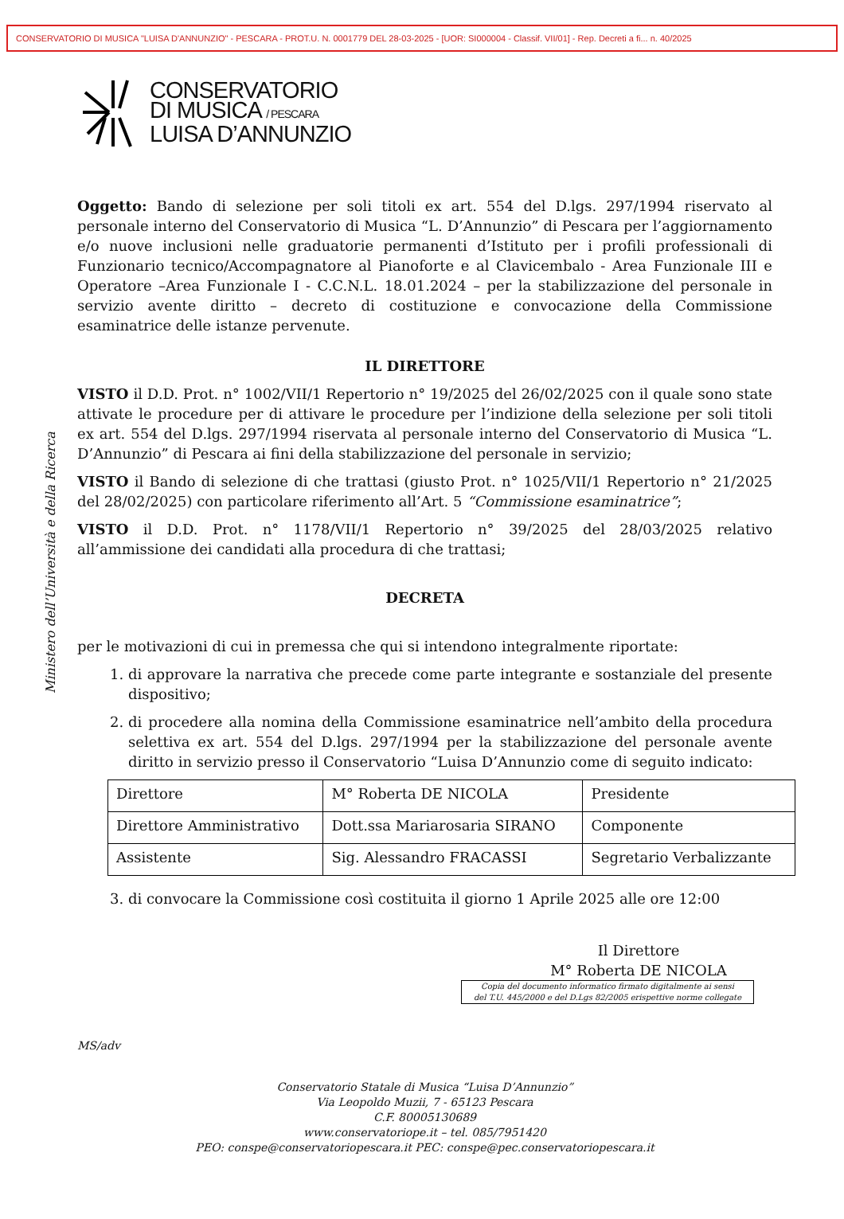CONSERVATORIO DI MUSICA "LUISA D'ANNUNZIO" - PESCARA - PROT.U. N. 0001779 DEL 28-03-2025 - [UOR: SI000004 - Classif. VII/01] - Rep. Decreti a fi... n. 40/2025
CONSERVATORIO
DI MUSICA / PESCARA
LUISA D’ANNUNZIO
Ministero dell’Università e della Ricerca
Oggetto: Bando di selezione per soli titoli ex art. 554 del D.lgs. 297/1994 riservato al personale interno del Conservatorio di Musica “L. D’Annunzio” di Pescara per l’aggiornamento e/o nuove inclusioni nelle graduatorie permanenti d’Istituto per i profili professionali di Funzionario tecnico/Accompagnatore al Pianoforte e al Clavicembalo - Area Funzionale III e Operatore –Area Funzionale I - C.C.N.L. 18.01.2024 – per la stabilizzazione del personale in servizio avente diritto – decreto di costituzione e convocazione della Commissione esaminatrice delle istanze pervenute.
IL DIRETTORE
VISTO il D.D. Prot. n° 1002/VII/1 Repertorio n° 19/2025 del 26/02/2025 con il quale sono state attivate le procedure per di attivare le procedure per l’indizione della selezione per soli titoli ex art. 554 del D.lgs. 297/1994 riservata al personale interno del Conservatorio di Musica “L. D’Annunzio” di Pescara ai fini della stabilizzazione del personale in servizio;
VISTO il Bando di selezione di che trattasi (giusto Prot. n° 1025/VII/1 Repertorio n° 21/2025 del 28/02/2025) con particolare riferimento all’Art. 5 “Commissione esaminatrice”;
VISTO il D.D. Prot. n° 1178/VII/1 Repertorio n° 39/2025 del 28/03/2025 relativo all’ammissione dei candidati alla procedura di che trattasi;
DECRETA
per le motivazioni di cui in premessa che qui si intendono integralmente riportate:
1. di approvare la narrativa che precede come parte integrante e sostanziale del presente dispositivo;
2. di procedere alla nomina della Commissione esaminatrice nell’ambito della procedura selettiva ex art. 554 del D.lgs. 297/1994 per la stabilizzazione del personale avente diritto in servizio presso il Conservatorio “Luisa D’Annunzio come di seguito indicato:
| Direttore | M° Roberta DE NICOLA | Presidente |
| Direttore Amministrativo | Dott.ssa Mariarosaria SIRANO | Componente |
| Assistente | Sig. Alessandro FRACASSI | Segretario Verbalizzante |
3. di convocare la Commissione così costituita il giorno 1 Aprile 2025 alle ore 12:00
Il Direttore
M° Roberta DE NICOLA
Copia del documento informatico firmato digitalmente ai sensi
del T.U. 445/2000 e del D.Lgs 82/2005 erispettive norme collegate
MS/adv
Conservatorio Statale di Musica “Luisa D’Annunzio”
Via Leopoldo Muzii, 7 - 65123 Pescara
C.F. 80005130689
www.conservatoriope.it – tel. 085/7951420
PEO: conspe@conservatoriopescara.it PEC: conspe@pec.conservatoriopescara.it